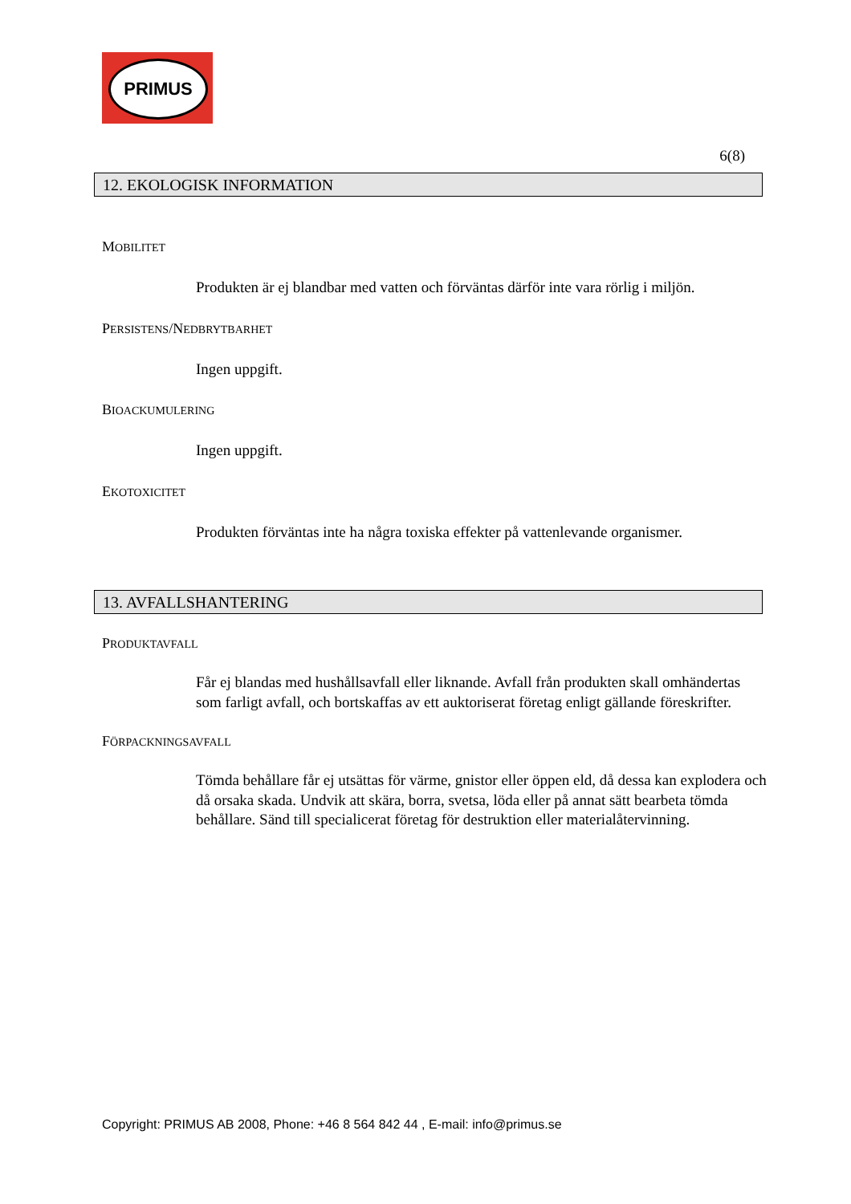PRIMUS
6(8)
12. EKOLOGISK INFORMATION
MOBILITET
Produkten är ej blandbar med vatten och förväntas därför inte vara rörlig i miljön.
PERSISTENS/NEDBRYTBARHET
Ingen uppgift.
BIOACKUMULERING
Ingen uppgift.
EKOTOXICITET
Produkten förväntas inte ha några toxiska effekter på vattenlevande organismer.
13. AVFALLSHANTERING
PRODUKTAVFALL
Får ej blandas med hushållsavfall eller liknande. Avfall från produkten skall omhändertas som farligt avfall, och bortskaffas av ett auktoriserat företag enligt gällande föreskrifter.
FÖRPACKNINGSAVFALL
Tömda behållare får ej utsättas för värme, gnistor eller öppen eld, då dessa kan explodera och då orsaka skada. Undvik att skära, borra, svetsa, löda eller på annat sätt bearbeta tömda behållare. Sänd till specialicerat företag för destruktion eller materialåtervinning.
Copyright: PRIMUS AB 2008, Phone: +46 8 564 842 44 , E-mail: info@primus.se